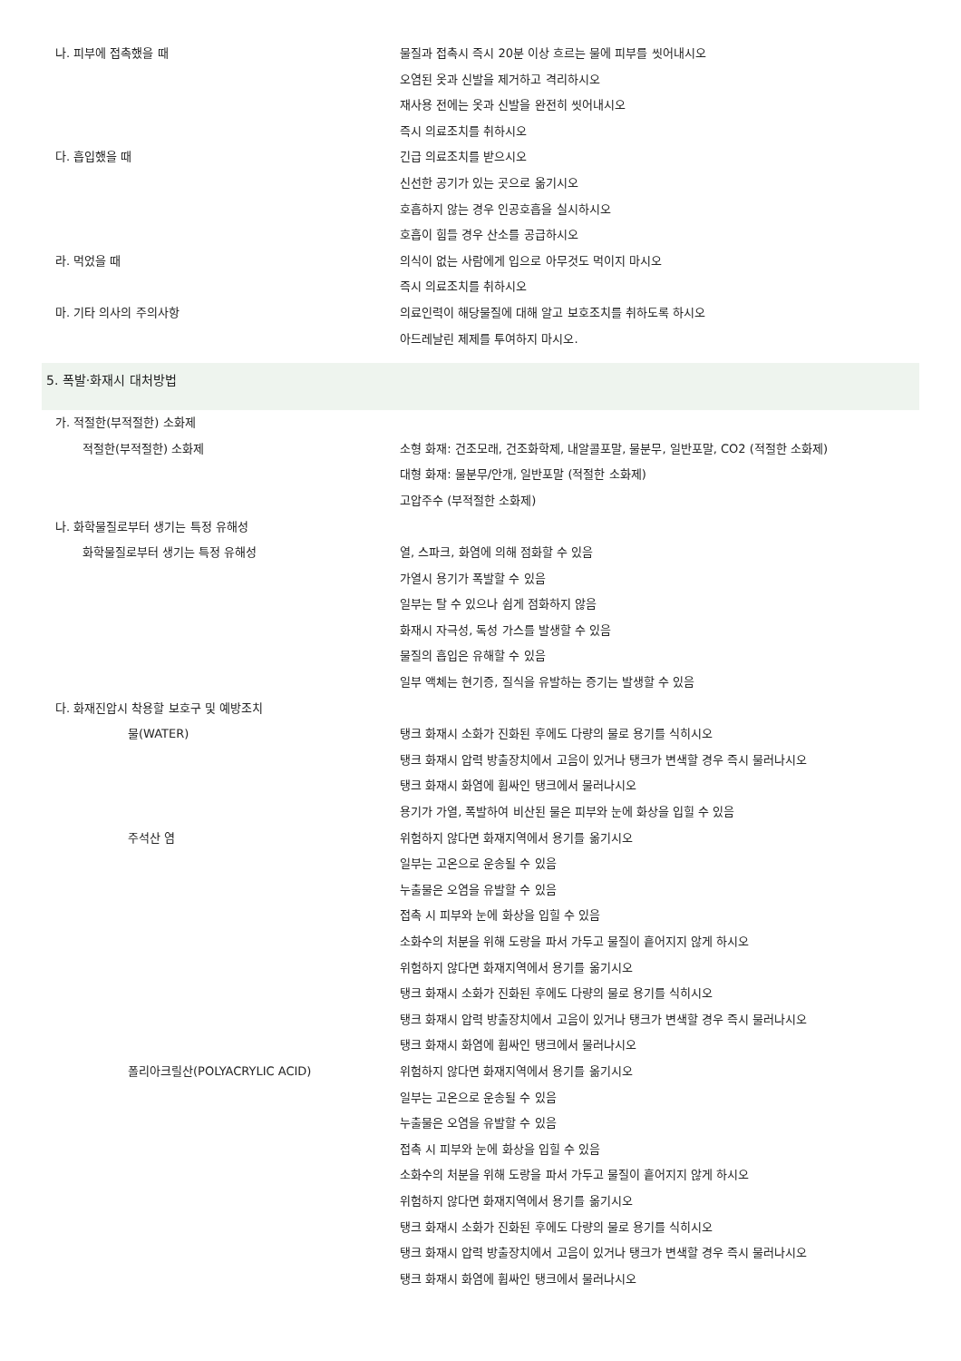| 나. 피부에 접촉했을 때 | 물질과 접촉시 즉시 20분 이상 흐르는 물에 피부를 씻어내시오 |
| | 오염된 옷과 신발을 제거하고 격리하시오 |
| | 재사용 전에는 옷과 신발을 완전히 씻어내시오 |
| | 즉시 의료조치를 취하시오 |
| 다. 흡입했을 때 | 긴급 의료조치를 받으시오 |
| | 신선한 공기가 있는 곳으로 옮기시오 |
| | 호흡하지 않는 경우 인공호흡을 실시하시오 |
| | 호흡이 힘들 경우 산소를 공급하시오 |
| 라. 먹었을 때 | 의식이 없는 사람에게 입으로 아무것도 먹이지 마시오 |
| | 즉시 의료조치를 취하시오 |
| 마. 기타 의사의 주의사항 | 의료인력이 해당물질에 대해 알고 보호조치를 취하도록 하시오 |
| | 아드레날린 제제를 투여하지 마시오. |
5. 폭발·화재시 대처방법
| 가. 적절한(부적절한) 소화제 | |
| 적절한(부적절한) 소화제 | 소형 화재: 건조모래, 건조화학제, 내알콜포말, 물분무, 일반포말, CO2 (적절한 소화제) |
| | 대형 화재: 물분무/안개, 일반포말 (적절한 소화제) |
| | 고압주수 (부적절한 소화제) |
| 나. 화학물질로부터 생기는 특정 유해성 | |
| 화학물질로부터 생기는 특정 유해성 | 열, 스파크, 화염에 의해 점화할 수 있음 |
| | 가열시 용기가 폭발할 수 있음 |
| | 일부는 탈 수 있으나 쉽게 점화하지 않음 |
| | 화재시 자극성, 독성 가스를 발생할 수 있음 |
| | 물질의 흡입은 유해할 수 있음 |
| | 일부 액체는 현기증, 질식을 유발하는 증기는 발생할 수 있음 |
| 다. 화재진압시 착용할 보호구 및 예방조치 | |
| 물(WATER) | 탱크 화재시 소화가 진화된 후에도 다량의 물로 용기를 식히시오 |
| | 탱크 화재시 압력 방출장치에서 고음이 있거나 탱크가 변색할 경우 즉시 물러나시오 |
| | 탱크 화재시 화염에 휩싸인 탱크에서 물러나시오 |
| | 용기가 가열, 폭발하여 비산된 물은 피부와 눈에 화상을 입힐 수 있음 |
| 주석산 염 | 위험하지 않다면 화재지역에서 용기를 옮기시오 |
| | 일부는 고온으로 운송될 수 있음 |
| | 누출물은 오염을 유발할 수 있음 |
| | 접촉 시 피부와 눈에 화상을 입힐 수 있음 |
| | 소화수의 처분을 위해 도랑을 파서 가두고 물질이 흩어지지 않게 하시오 |
| | 위험하지 않다면 화재지역에서 용기를 옮기시오 |
| | 탱크 화재시 소화가 진화된 후에도 다량의 물로 용기를 식히시오 |
| | 탱크 화재시 압력 방출장치에서 고음이 있거나 탱크가 변색할 경우 즉시 물러나시오 |
| | 탱크 화재시 화염에 휩싸인 탱크에서 물러나시오 |
| 폴리아크릴산(POLYACRYLIC ACID) | 위험하지 않다면 화재지역에서 용기를 옮기시오 |
| | 일부는 고온으로 운송될 수 있음 |
| | 누출물은 오염을 유발할 수 있음 |
| | 접촉 시 피부와 눈에 화상을 입힐 수 있음 |
| | 소화수의 처분을 위해 도랑을 파서 가두고 물질이 흩어지지 않게 하시오 |
| | 위험하지 않다면 화재지역에서 용기를 옮기시오 |
| | 탱크 화재시 소화가 진화된 후에도 다량의 물로 용기를 식히시오 |
| | 탱크 화재시 압력 방출장치에서 고음이 있거나 탱크가 변색할 경우 즉시 물러나시오 |
| | 탱크 화재시 화염에 휩싸인 탱크에서 물러나시오 |